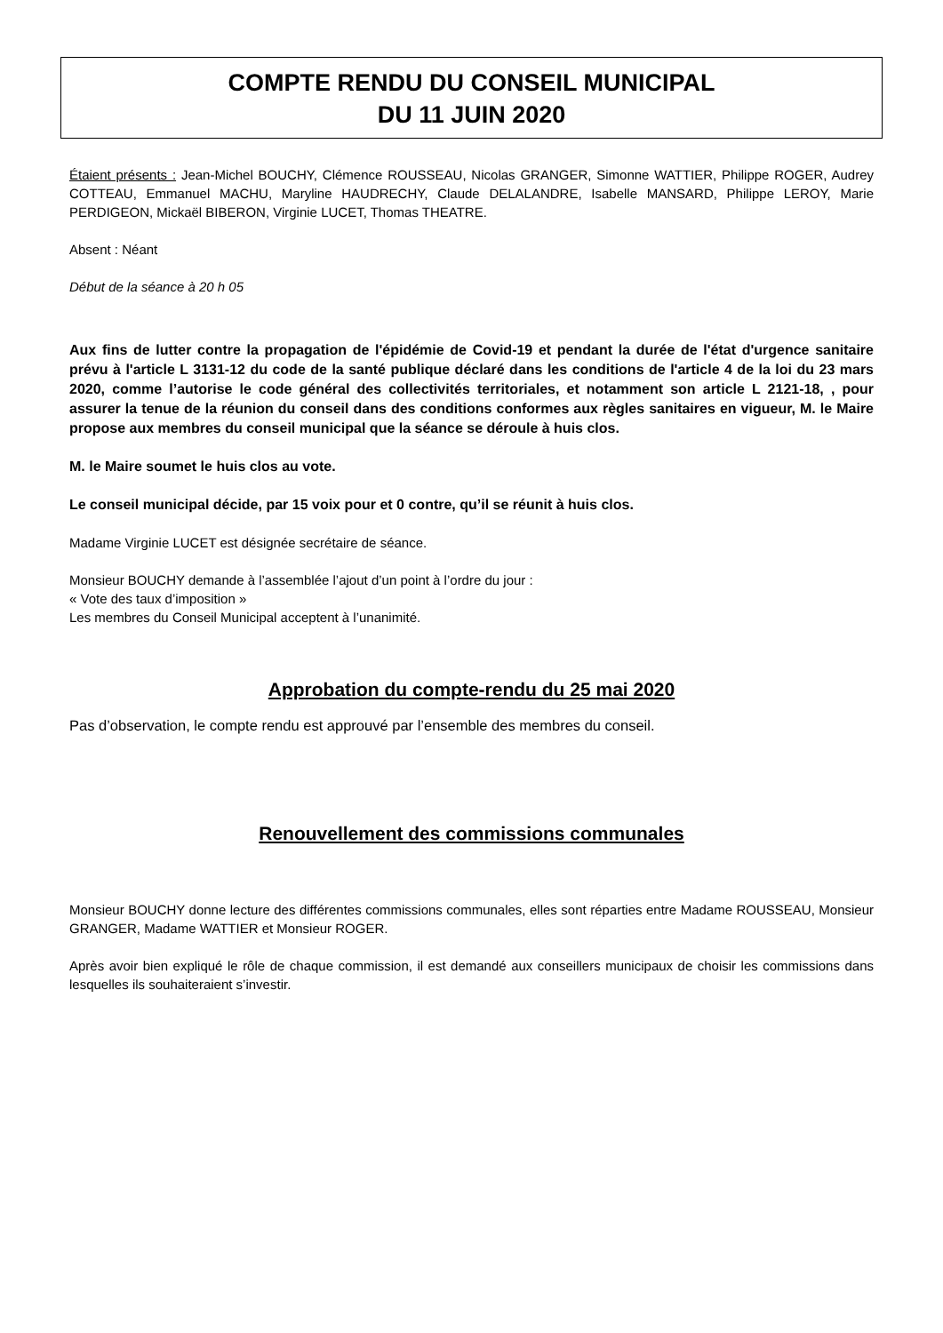COMPTE RENDU DU CONSEIL MUNICIPAL
DU 11 JUIN 2020
Étaient présents : Jean-Michel BOUCHY, Clémence ROUSSEAU, Nicolas GRANGER, Simonne WATTIER, Philippe ROGER, Audrey COTTEAU, Emmanuel MACHU, Maryline HAUDRECHY, Claude DELALANDRE, Isabelle MANSARD, Philippe LEROY, Marie PERDIGEON, Mickaël BIBERON, Virginie LUCET, Thomas THEATRE.
Absent : Néant
Début de la séance à 20 h 05
Aux fins de lutter contre la propagation de l'épidémie de Covid-19 et pendant la durée de l'état d'urgence sanitaire prévu à l'article L 3131-12 du code de la santé publique déclaré dans les conditions de l'article 4 de la loi du 23 mars 2020, comme l’autorise le code général des collectivités territoriales, et notamment son article L 2121-18, , pour assurer la tenue de la réunion du conseil dans des conditions conformes aux règles sanitaires en vigueur, M. le Maire propose aux membres du conseil municipal que la séance se déroule à huis clos.
M. le Maire soumet le huis clos au vote.
Le conseil municipal décide, par 15 voix pour et 0 contre, qu’il se réunit à huis clos.
Madame Virginie LUCET est désignée secrétaire de séance.
Monsieur BOUCHY demande à l’assemblée l’ajout d’un point à l’ordre du jour :
« Vote des taux d’imposition »
Les membres du Conseil Municipal acceptent à l’unanimité.
Approbation du compte-rendu du 25 mai 2020
Pas d’observation, le compte rendu est approuvé par l’ensemble des membres du conseil.
Renouvellement des commissions communales
Monsieur BOUCHY donne lecture des différentes commissions communales, elles sont réparties entre Madame ROUSSEAU, Monsieur GRANGER, Madame WATTIER et Monsieur ROGER.
Après avoir bien expliqué le rôle de chaque commission, il est demandé aux conseillers municipaux de choisir les commissions dans lesquelles ils souhaiteraient s’investir.